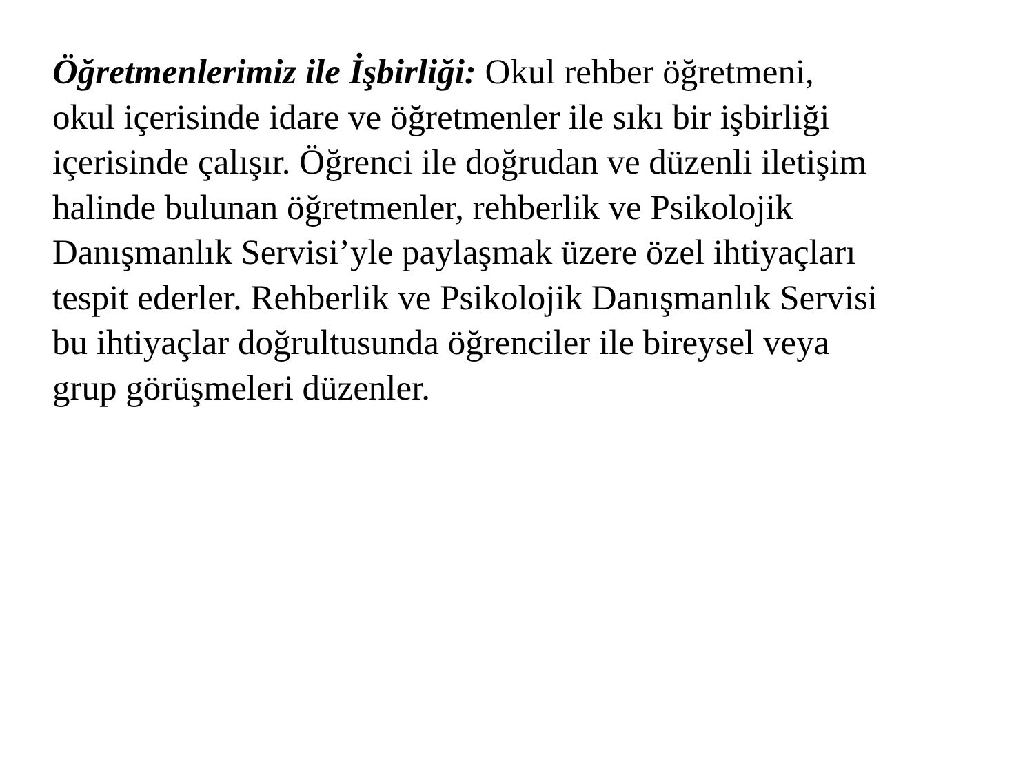Öğretmenlerimiz ile İşbirliği: Okul rehber öğretmeni,
okul içerisinde idare ve öğretmenler ile sıkı bir işbirliği
içerisinde çalışır. Öğrenci ile doğrudan ve düzenli iletişim
halinde bulunan öğretmenler, rehberlik ve Psikolojik
Danışmanlık Servisi’yle paylaşmak üzere özel ihtiyaçları
tespit ederler. Rehberlik ve Psikolojik Danışmanlık Servisi
bu ihtiyaçlar doğrultusunda öğrenciler ile bireysel veya
grup görüşmeleri düzenler.